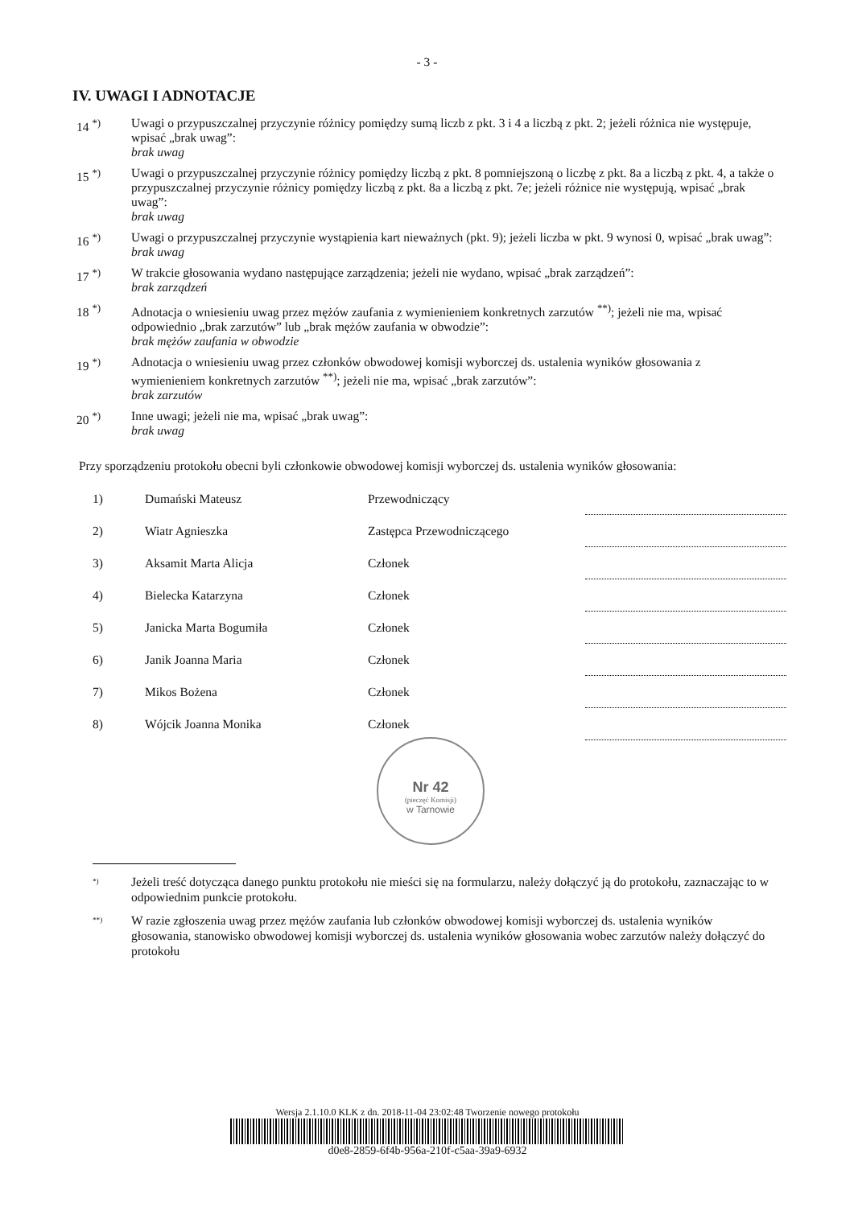- 3 -
IV. UWAGI I ADNOTACJE
14 <sup>*)</sup> Uwagi o przypuszczalnej przyczynie różnicy pomiędzy sumą liczb z pkt. 3 i 4 a liczbą z pkt. 2; jeżeli różnica nie występuje, wpisać „brak uwag”:
brak uwag
15 <sup>*)</sup> Uwagi o przypuszczalnej przyczynie różnicy pomiędzy liczbą z pkt. 8 pomniejszoną o liczbę z pkt. 8a a liczbą z pkt. 4, a także o przypuszczalnej przyczynie różnicy pomiędzy liczbą z pkt. 8a a liczbą z pkt. 7e; jeżeli różnice nie występują, wpisać „brak uwag”:
brak uwag
16 <sup>*)</sup> Uwagi o przypuszczalnej przyczynie wystąpienia kart nieważnych (pkt. 9); jeżeli liczba w pkt. 9 wynosi 0, wpisać „brak uwag”:
brak uwag
17 <sup>*)</sup> W trakcie głosowania wydano następujące zarządzenia; jeżeli nie wydano, wpisać „brak zarządzeń”:
brak zarządzeń
18 <sup>*)</sup> Adnotacja o wniesieniu uwag przez mężów zaufania z wymienieniem konkretnych zarzutów <sup>**)</sup>; jeżeli nie ma, wpisać odpowiednio „brak zarzutów” lub „brak mężów zaufania w obwodzie”:
brak mężów zaufania w obwodzie
19 <sup>*)</sup> Adnotacja o wniesieniu uwag przez członków obwodowej komisji wyborczej ds. ustalenia wyników głosowania z wymienieniem konkretnych zarzutów <sup>**)</sup>; jeżeli nie ma, wpisać „brak zarzutów”:
brak zarzutów
20 <sup>*)</sup> Inne uwagi; jeżeli nie ma, wpisać „brak uwag”:
brak uwag
Przy sporządzeniu protokołu obecni byli członkowie obwodowej komisji wyborczej ds. ustalenia wyników głosowania:
| 1) | Dumański Mateusz | Przewodniczący | |
| 2) | Wiatr Agnieszka | Zastępca Przewodniczącego | |
| 3) | Aksamit Marta Alicja | Członek | |
| 4) | Bielecka Katarzyna | Członek | |
| 5) | Janicka Marta Bogumiła | Członek | |
| 6) | Janik Joanna Maria | Członek | |
| 7) | Mikos Bożena | Członek | |
| 8) | Wójcik Joanna Monika | Członek | |
Nr 42
(pieczęć Komisji)
w Tarnowie
<sup>*)</sup>
Jeżeli treść dotycząca danego punktu protokołu nie mieści się na formularzu, należy dołączyć ją do protokołu, zaznaczając to w odpowiednim punkcie protokołu.
<sup>**)</sup>
W razie zgłoszenia uwag przez mężów zaufania lub członków obwodowej komisji wyborczej ds. ustalenia wyników głosowania, stanowisko obwodowej komisji wyborczej ds. ustalenia wyników głosowania wobec zarzutów należy dołączyć do protokołu
Wersja 2.1.10.0 KLK z dn. 2018-11-04 23:02:48 Tworzenie nowego protokołu
d0e8-2859-6f4b-956a-210f-c5aa-39a9-6932